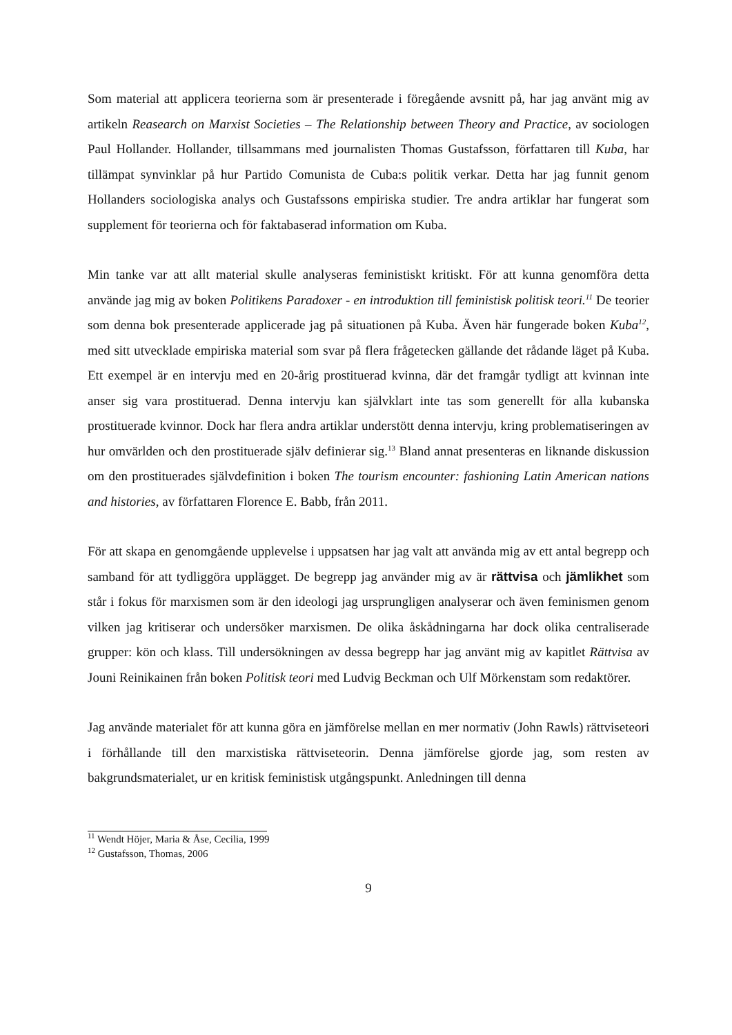Som material att applicera teorierna som är presenterade i föregående avsnitt på, har jag använt mig av artikeln Reasearch on Marxist Societies – The Relationship between Theory and Practice, av sociologen Paul Hollander. Hollander, tillsammans med journalisten Thomas Gustafsson, författaren till Kuba, har tillämpat synvinklar på hur Partido Comunista de Cuba:s politik verkar. Detta har jag funnit genom Hollanders sociologiska analys och Gustafssons empiriska studier. Tre andra artiklar har fungerat som supplement för teorierna och för faktabaserad information om Kuba.
Min tanke var att allt material skulle analyseras feministiskt kritiskt. För att kunna genomföra detta använde jag mig av boken Politikens Paradoxer - en introduktion till feministisk politisk teori.<sup>11</sup> De teorier som denna bok presenterade applicerade jag på situationen på Kuba. Även här fungerade boken Kuba<sup>12</sup>, med sitt utvecklade empiriska material som svar på flera frågetecken gällande det rådande läget på Kuba. Ett exempel är en intervju med en 20-årig prostituerad kvinna, där det framgår tydligt att kvinnan inte anser sig vara prostituerad. Denna intervju kan självklart inte tas som generellt för alla kubanska prostituerade kvinnor. Dock har flera andra artiklar understött denna intervju, kring problematiseringen av hur omvärlden och den prostituerade själv definierar sig.<sup>13</sup> Bland annat presenteras en liknande diskussion om den prostituerades självdefinition i boken The tourism encounter: fashioning Latin American nations and histories, av författaren Florence E. Babb, från 2011.
För att skapa en genomgående upplevelse i uppsatsen har jag valt att använda mig av ett antal begrepp och samband för att tydliggöra upplägget. De begrepp jag använder mig av är rättvisa och jämlikhet som står i fokus för marxismen som är den ideologi jag ursprungligen analyserar och även feminismen genom vilken jag kritiserar och undersöker marxismen. De olika åskådningarna har dock olika centraliserade grupper: kön och klass. Till undersökningen av dessa begrepp har jag använt mig av kapitlet Rättvisa av Jouni Reinikainen från boken Politisk teori med Ludvig Beckman och Ulf Mörkenstam som redaktörer.
Jag använde materialet för att kunna göra en jämförelse mellan en mer normativ (John Rawls) rättviseteori i förhållande till den marxistiska rättviseteorin. Denna jämförelse gjorde jag, som resten av bakgrundsmaterialet, ur en kritisk feministisk utgångspunkt. Anledningen till denna
<sup>11</sup> Wendt Höjer, Maria & Åse, Cecilia, 1999
<sup>12</sup> Gustafsson, Thomas, 2006
9